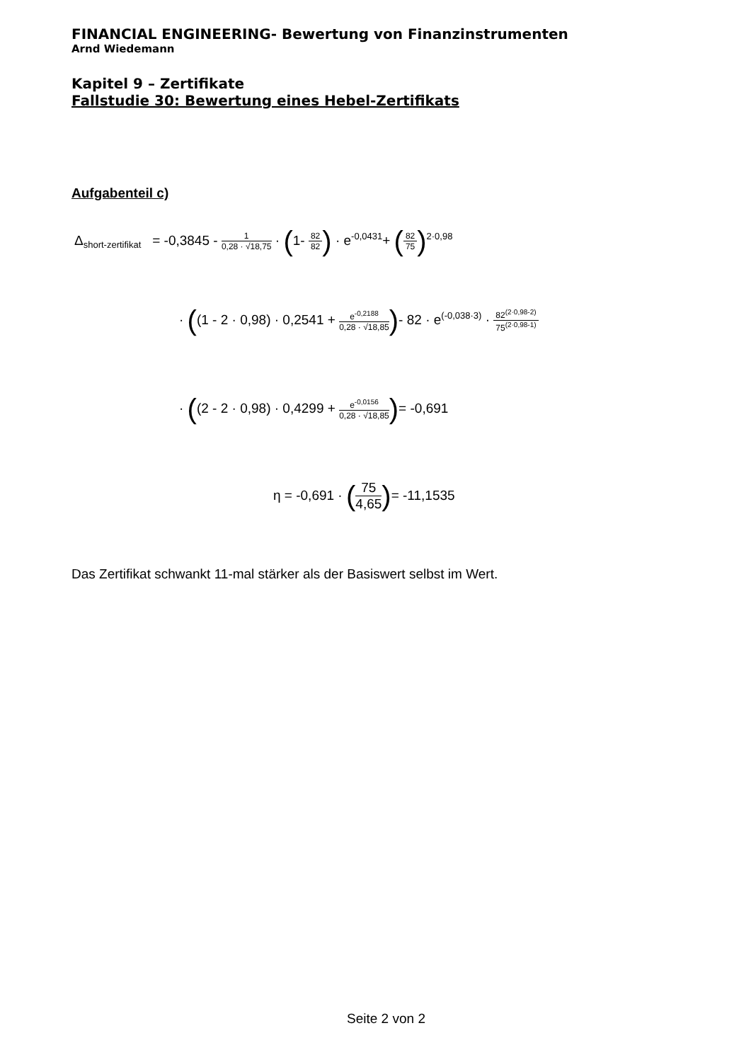FINANCIAL ENGINEERING- Bewertung von Finanzinstrumenten
Arnd Wiedemann
Kapitel 9 – Zertifikate
Fallstudie 30: Bewertung eines Hebel-Zertifikats
Aufgabenteil c)
Δ<sub>short-zertifikat</sub> = -0,3845 - 1 0,28 · √18,75 · (1- 82 82) · e<sup>-0,0431</sup>+ (82 75)<sup>2·0,98</sup>
· ((1 - 2 · 0,98) · 0,2541 + e<sup>-0,2188</sup> 0,28 · √18,85)- 82 · e<sup>(-0,038·3)</sup> · 82<sup>(2·0,98-2)</sup> 75<sup>(2·0,98-1)</sup>
· ((2 - 2 · 0,98) · 0,4299 + e<sup>-0,0156</sup> 0,28 · √18,85)= -0,691
η = -0,691 · (75 4,65)= -11,1535
Das Zertifikat schwankt 11-mal stärker als der Basiswert selbst im Wert.
Seite 2 von 2